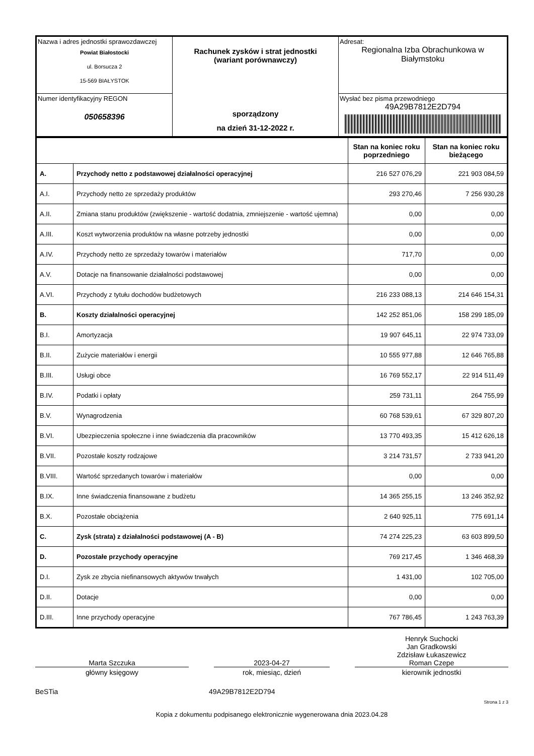| Nazwa i adres jednostki sprawozdawczej Powiat Białostocki ul. Borsucza 2 15-569 BIAŁYSTOK | Rachunek zysków i strat jednostki (wariant porównawczy) sporządzony na dzień 31-12-2022 r. | Adresat: Regionalna Izba Obrachunkowa w Białymstoku |
| Numer identyfikacyjny REGON 050658396 | | Wysłać bez pisma przewodniego 49A29B7812E2D794 |
| | | Stan na koniec roku poprzedniego | Stan na koniec roku bieżącego |
| --- | --- | --- | --- |
| A. | Przychody netto z podstawowej działalności operacyjnej | 216 527 076,29 | 221 903 084,59 |
| A.I. | Przychody netto ze sprzedaży produktów | 293 270,46 | 7 256 930,28 |
| A.II. | Zmiana stanu produktów (zwiększenie - wartość dodatnia, zmniejszenie - wartość ujemna) | 0,00 | 0,00 |
| A.III. | Koszt wytworzenia produktów na własne potrzeby jednostki | 0,00 | 0,00 |
| A.IV. | Przychody netto ze sprzedaży towarów i materiałów | 717,70 | 0,00 |
| A.V. | Dotacje na finansowanie działalności podstawowej | 0,00 | 0,00 |
| A.VI. | Przychody z tytułu dochodów budżetowych | 216 233 088,13 | 214 646 154,31 |
| B. | Koszty działalności operacyjnej | 142 252 851,06 | 158 299 185,09 |
| B.I. | Amortyzacja | 19 907 645,11 | 22 974 733,09 |
| B.II. | Zużycie materiałów i energii | 10 555 977,88 | 12 646 765,88 |
| B.III. | Usługi obce | 16 769 552,17 | 22 914 511,49 |
| B.IV. | Podatki i opłaty | 259 731,11 | 264 755,99 |
| B.V. | Wynagrodzenia | 60 768 539,61 | 67 329 807,20 |
| B.VI. | Ubezpieczenia społeczne i inne świadczenia dla pracowników | 13 770 493,35 | 15 412 626,18 |
| B.VII. | Pozostałe koszty rodzajowe | 3 214 731,57 | 2 733 941,20 |
| B.VIII. | Wartość sprzedanych towarów i materiałów | 0,00 | 0,00 |
| B.IX. | Inne świadczenia finansowane z budżetu | 14 365 255,15 | 13 246 352,92 |
| B.X. | Pozostałe obciążenia | 2 640 925,11 | 775 691,14 |
| C. | Zysk (strata) z działalności podstawowej (A - B) | 74 274 225,23 | 63 603 899,50 |
| D. | Pozostałe przychody operacyjne | 769 217,45 | 1 346 468,39 |
| D.I. | Zysk ze zbycia niefinansowych aktywów trwałych | 1 431,00 | 102 705,00 |
| D.II. | Dotacje | 0,00 | 0,00 |
| D.III. | Inne przychody operacyjne | 767 786,45 | 1 243 763,39 |
Marta Szczuka
główny księgowy
2023-04-27
rok, miesiąc, dzień
Henryk Suchocki
Jan Gradkowski
Zdzisław Łukaszewicz
Roman Czepe
kierownik jednostki
BeSTia 49A29B7812E2D794
Strona 1 z 3
Kopia z dokumentu podpisanego elektronicznie wygenerowana dnia 2023.04.28